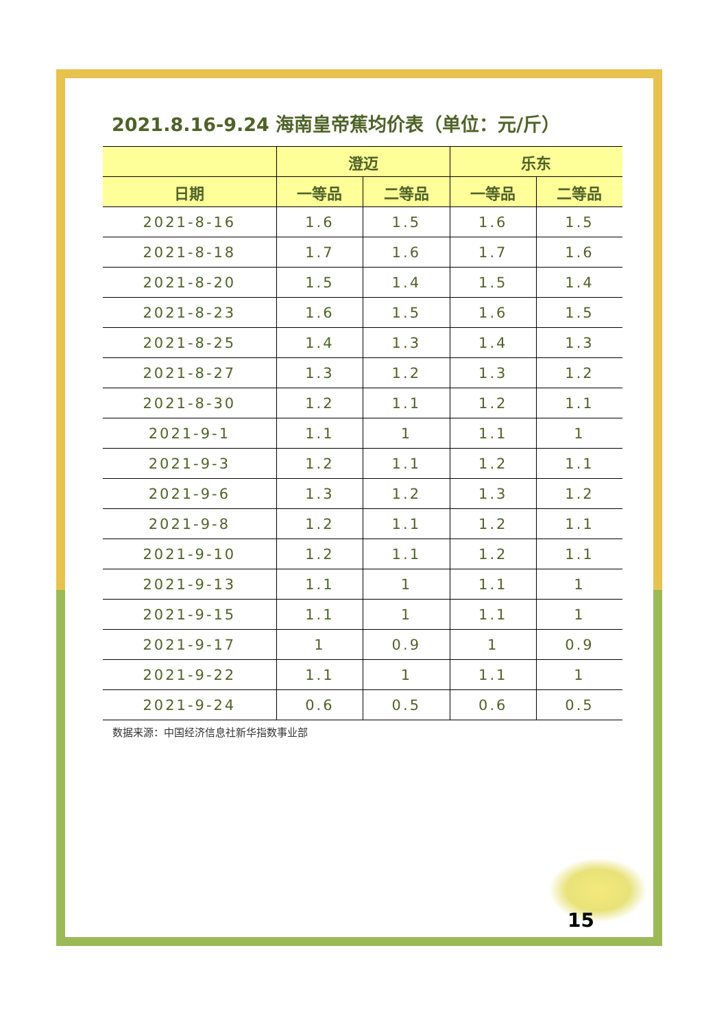2021.8.16-9.24 海南皇帝蕉均价表（单位：元/斤）
| | 澄迈 | | 乐东 | |
| --- | --- | --- | --- | --- |
| 日期 | 一等品 | 二等品 | 一等品 | 二等品 |
| 2021-8-16 | 1.6 | 1.5 | 1.6 | 1.5 |
| 2021-8-18 | 1.7 | 1.6 | 1.7 | 1.6 |
| 2021-8-20 | 1.5 | 1.4 | 1.5 | 1.4 |
| 2021-8-23 | 1.6 | 1.5 | 1.6 | 1.5 |
| 2021-8-25 | 1.4 | 1.3 | 1.4 | 1.3 |
| 2021-8-27 | 1.3 | 1.2 | 1.3 | 1.2 |
| 2021-8-30 | 1.2 | 1.1 | 1.2 | 1.1 |
| 2021-9-1 | 1.1 | 1 | 1.1 | 1 |
| 2021-9-3 | 1.2 | 1.1 | 1.2 | 1.1 |
| 2021-9-6 | 1.3 | 1.2 | 1.3 | 1.2 |
| 2021-9-8 | 1.2 | 1.1 | 1.2 | 1.1 |
| 2021-9-10 | 1.2 | 1.1 | 1.2 | 1.1 |
| 2021-9-13 | 1.1 | 1 | 1.1 | 1 |
| 2021-9-15 | 1.1 | 1 | 1.1 | 1 |
| 2021-9-17 | 1 | 0.9 | 1 | 0.9 |
| 2021-9-22 | 1.1 | 1 | 1.1 | 1 |
| 2021-9-24 | 0.6 | 0.5 | 0.6 | 0.5 |
数据来源：中国经济信息社新华指数事业部
15